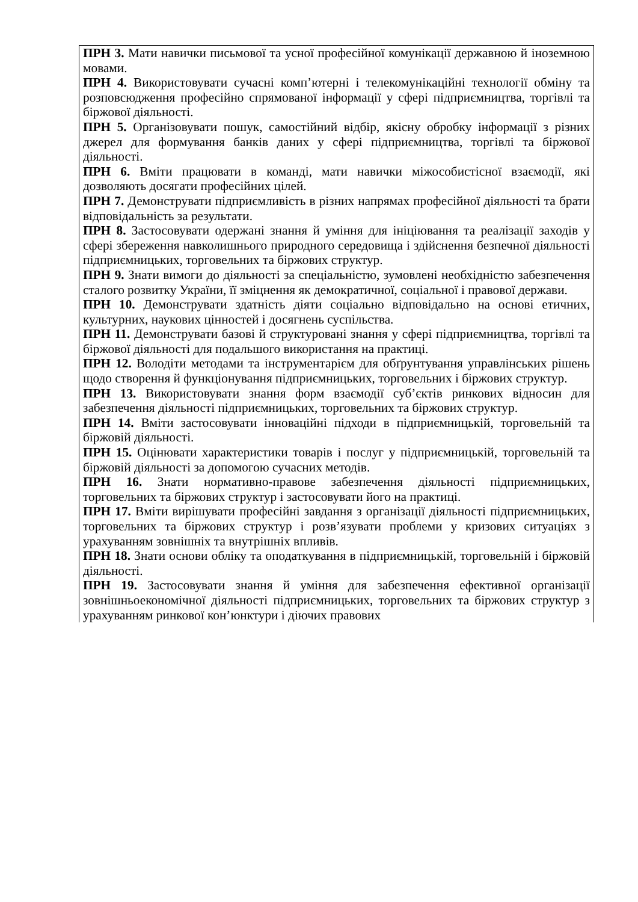| ПРН 3. Мати навички письмової та усної професійної комунікації державною й іноземною мовами. ПРН 4. Використовувати сучасні комп’ютерні і телекомунікаційні технології обміну та розповсюдження професійно спрямованої інформації у сфері підприємництва, торгівлі та біржової діяльності. ПРН 5. Організовувати пошук, самостійний відбір, якісну обробку інформації з різних джерел для формування банків даних у сфері підприємництва, торгівлі та біржової діяльності. ПРН 6. Вміти працювати в команді, мати навички міжособистісної взаємодії, які дозволяють досягати професійних цілей. ПРН 7. Демонструвати підприємливість в різних напрямах професійної діяльності та брати відповідальність за результати. ПРН 8. Застосовувати одержані знання й уміння для ініціювання та реалізації заходів у сфері збереження навколишнього природного середовища і здійснення безпечної діяльності підприємницьких, торговельних та біржових структур. ПРН 9. Знати вимоги до діяльності за спеціальністю, зумовлені необхідністю забезпечення сталого розвитку України, її зміцнення як демократичної, соціальної і правової держави. ПРН 10. Демонструвати здатність діяти соціально відповідально на основі етичних, культурних, наукових цінностей і досягнень суспільства. ПРН 11. Демонструвати базові й структуровані знання у сфері підприємництва, торгівлі та біржової діяльності для подальшого використання на практиці. ПРН 12. Володіти методами та інструментарієм для обґрунтування управлінських рішень щодо створення й функціонування підприємницьких, торговельних і біржових структур. ПРН 13. Використовувати знання форм взаємодії суб’єктів ринкових відносин для забезпечення діяльності підприємницьких, торговельних та біржових структур. ПРН 14. Вміти застосовувати інноваційні підходи в підприємницькій, торговельній та біржовій діяльності. ПРН 15. Оцінювати характеристики товарів і послуг у підприємницькій, торговельній та біржовій діяльності за допомогою сучасних методів. ПРН 16. Знати нормативно-правове забезпечення діяльності підприємницьких, торговельних та біржових структур і застосовувати його на практиці. ПРН 17. Вміти вирішувати професійні завдання з організації діяльності підприємницьких, торговельних та біржових структур і розв’язувати проблеми у кризових ситуаціях з урахуванням зовнішніх та внутрішніх впливів. ПРН 18. Знати основи обліку та оподаткування в підприємницькій, торговельній і біржовій діяльності. ПРН 19. Застосовувати знання й уміння для забезпечення ефективної організації зовнішньоекономічної діяльності підприємницьких, торговельних та біржових структур з урахуванням ринкової кон’юнктури і діючих правових |